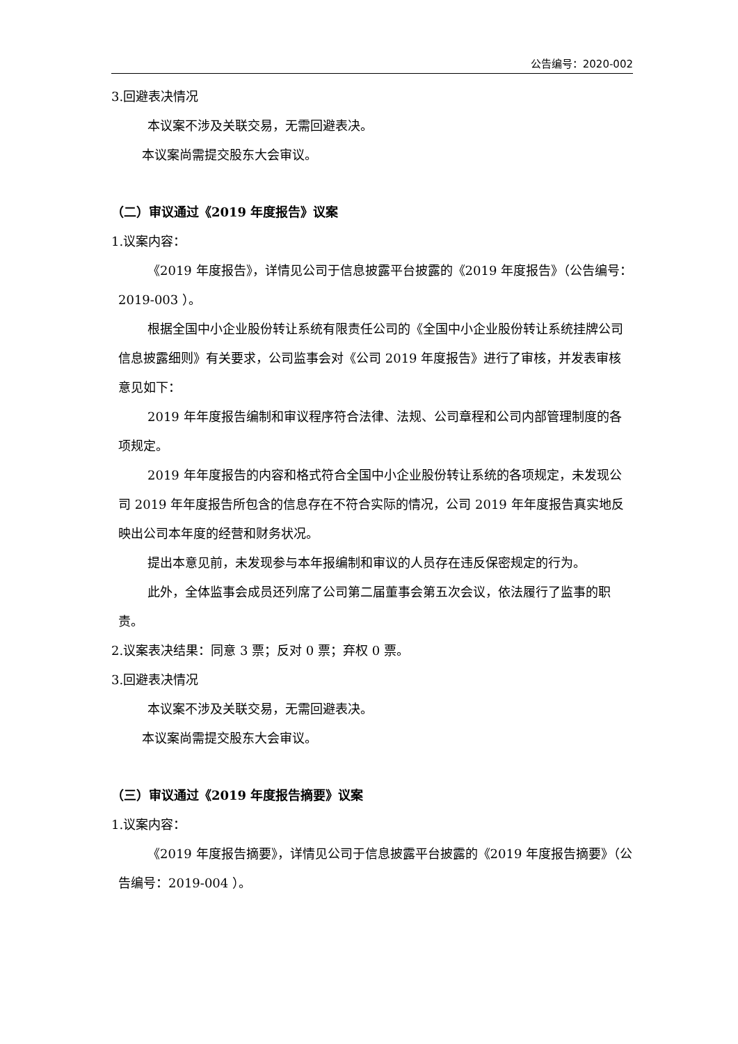公告编号：2020-002
3.回避表决情况
本议案不涉及关联交易，无需回避表决。
本议案尚需提交股东大会审议。
（二）审议通过《2019 年度报告》议案
1.议案内容：
《2019 年度报告》，详情见公司于信息披露平台披露的《2019 年度报告》（公告编号：2019-003 ）。
根据全国中小企业股份转让系统有限责任公司的《全国中小企业股份转让系统挂牌公司信息披露细则》有关要求，公司监事会对《公司 2019 年度报告》进行了审核，并发表审核意见如下：
2019 年年度报告编制和审议程序符合法律、法规、公司章程和公司内部管理制度的各项规定。
2019 年年度报告的内容和格式符合全国中小企业股份转让系统的各项规定，未发现公司 2019 年年度报告所包含的信息存在不符合实际的情况，公司 2019 年年度报告真实地反映出公司本年度的经营和财务状况。
提出本意见前，未发现参与本年报编制和审议的人员存在违反保密规定的行为。
此外，全体监事会成员还列席了公司第二届董事会第五次会议，依法履行了监事的职责。
2.议案表决结果：同意 3 票；反对 0 票；弃权 0 票。
3.回避表决情况
本议案不涉及关联交易，无需回避表决。
本议案尚需提交股东大会审议。
（三）审议通过《2019 年度报告摘要》议案
1.议案内容：
《2019 年度报告摘要》，详情见公司于信息披露平台披露的《2019 年度报告摘要》（公告编号：2019-004 ）。